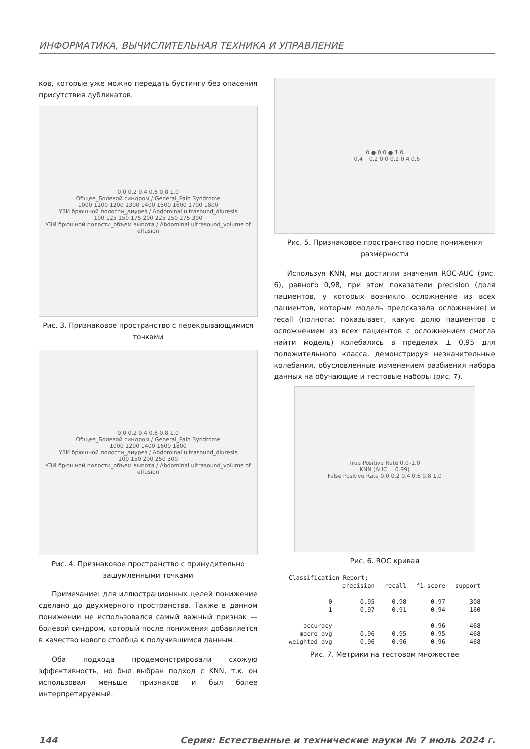ИНФОРМАТИКА, ВЫЧИСЛИТЕЛЬНАЯ ТЕХНИКА И УПРАВЛЕНИЕ
ков, которые уже можно передать бустингу без опасения присутствия дубликатов.
0.0 0.2 0.4 0.6 0.8 1.0
Общее_Болевой синдром / General_Pain Syndrome
1000 1100 1200 1300 1400 1500 1600 1700 1800
УЗИ брюшной полости_диурез / Abdominal ultrasound_diuresis
100 125 150 175 200 225 250 275 300
УЗИ брюшной полости_объем выпота / Abdominal ultrasound_volume of effusion
Рис. 3. Признаковое пространство с перекрывающимися точками
0.0 0.2 0.4 0.6 0.8 1.0
Общее_Болевой синдром / General_Pain Syndrome
1000 1200 1400 1600 1800
УЗИ брюшной полости_диурез / Abdominal ultrasound_diuresis
100 150 200 250 300
УЗИ брюшной полости_объем выпота / Abdominal ultrasound_volume of effusion
Рис. 4. Признаковое пространство с принудительно зашумленными точками
Примечание: для иллюстрационных целей понижение сделано до двухмерного пространства. Также в данном понижении не использовался самый важный признак — болевой синдром, который после понижения добавляется в качество нового столбца к получившимся данным.
Оба подхода продемонстрировали схожую эффективность, но был выбран подход с KNN, т.к. он использовал меньше признаков и был более интерпретируемый.
0 ● 0.0 ● 1.0
−0.4 −0.2 0.0 0.2 0.4 0.6
Рис. 5. Признаковое пространство после понижения размерности
Используя KNN, мы достигли значения ROC-AUC (рис. 6), равного 0,98, при этом показатели precision (доля пациентов, у которых возникло осложнение из всех пациентов, которым модель предсказала осложнение) и recall (полнота; показывает, какую долю пациентов с осложнением из всех пациентов с осложнением смогла найти модель) колебались в пределах ± 0,95 для положительного класса, демонстрируя незначительные колебания, обусловленные изменением разбиения набора данных на обучающие и тестовые наборы (рис. 7).
True Positive Rate 0.0–1.0
KNN (AUC = 0.99)
False Positive Rate 0.0 0.2 0.4 0.6 0.8 1.0
Рис. 6. ROC кривая
| Classification Report: | | | | |
| | precision | recall | f1-score | support |
| 0 | 0.95 | 0.98 | 0.97 | 308 |
| 1 | 0.97 | 0.91 | 0.94 | 160 |
| accuracy | | | 0.96 | 468 |
| macro avg | 0.96 | 0.95 | 0.95 | 468 |
| weighted avg | 0.96 | 0.96 | 0.96 | 468 |
Рис. 7. Метрики на тестовом множестве
144 Серия: Естественные и технические науки № 7 июль 2024 г.